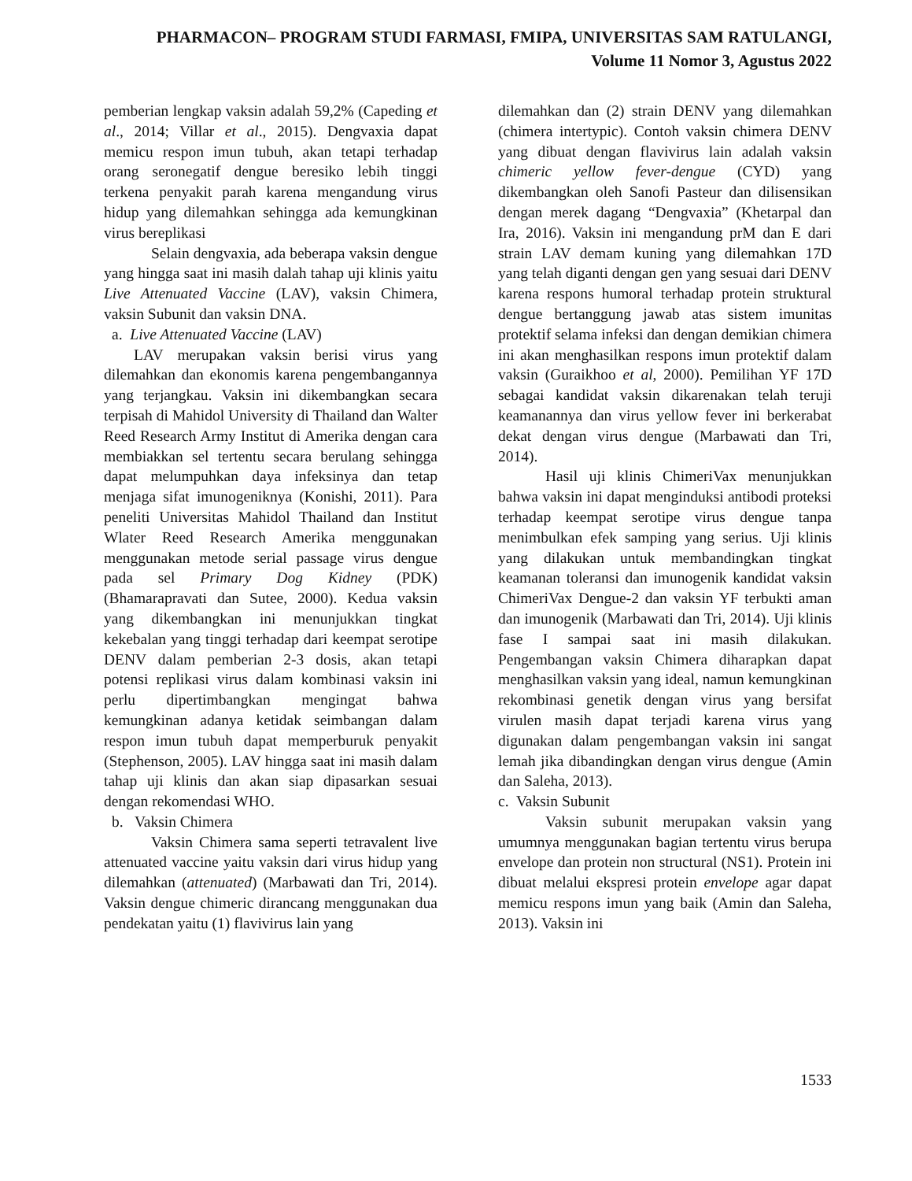PHARMACON– PROGRAM STUDI FARMASI, FMIPA, UNIVERSITAS SAM RATULANGI,
Volume 11 Nomor 3, Agustus 2022
pemberian lengkap vaksin adalah 59,2% (Capeding et al., 2014; Villar et al., 2015). Dengvaxia dapat memicu respon imun tubuh, akan tetapi terhadap orang seronegatif dengue beresiko lebih tinggi terkena penyakit parah karena mengandung virus hidup yang dilemahkan sehingga ada kemungkinan virus bereplikasi
Selain dengvaxia, ada beberapa vaksin dengue yang hingga saat ini masih dalah tahap uji klinis yaitu Live Attenuated Vaccine (LAV), vaksin Chimera, vaksin Subunit dan vaksin DNA.
a. Live Attenuated Vaccine (LAV)
LAV merupakan vaksin berisi virus yang dilemahkan dan ekonomis karena pengembangannya yang terjangkau. Vaksin ini dikembangkan secara terpisah di Mahidol University di Thailand dan Walter Reed Research Army Institut di Amerika dengan cara membiakkan sel tertentu secara berulang sehingga dapat melumpuhkan daya infeksinya dan tetap menjaga sifat imunogeniknya (Konishi, 2011). Para peneliti Universitas Mahidol Thailand dan Institut Wlater Reed Research Amerika menggunakan menggunakan metode serial passage virus dengue pada sel Primary Dog Kidney (PDK) (Bhamarapravati dan Sutee, 2000). Kedua vaksin yang dikembangkan ini menunjukkan tingkat kekebalan yang tinggi terhadap dari keempat serotipe DENV dalam pemberian 2-3 dosis, akan tetapi potensi replikasi virus dalam kombinasi vaksin ini perlu dipertimbangkan mengingat bahwa kemungkinan adanya ketidak seimbangan dalam respon imun tubuh dapat memperburuk penyakit (Stephenson, 2005). LAV hingga saat ini masih dalam tahap uji klinis dan akan siap dipasarkan sesuai dengan rekomendasi WHO.
b. Vaksin Chimera
Vaksin Chimera sama seperti tetravalent live attenuated vaccine yaitu vaksin dari virus hidup yang dilemahkan (attenuated) (Marbawati dan Tri, 2014). Vaksin dengue chimeric dirancang menggunakan dua pendekatan yaitu (1) flavivirus lain yang
dilemahkan dan (2) strain DENV yang dilemahkan (chimera intertypic). Contoh vaksin chimera DENV yang dibuat dengan flavivirus lain adalah vaksin chimeric yellow fever-dengue (CYD) yang dikembangkan oleh Sanofi Pasteur dan dilisensikan dengan merek dagang “Dengvaxia” (Khetarpal dan Ira, 2016). Vaksin ini mengandung prM dan E dari strain LAV demam kuning yang dilemahkan 17D yang telah diganti dengan gen yang sesuai dari DENV karena respons humoral terhadap protein struktural dengue bertanggung jawab atas sistem imunitas protektif selama infeksi dan dengan demikian chimera ini akan menghasilkan respons imun protektif dalam vaksin (Guraikhoo et al, 2000). Pemilihan YF 17D sebagai kandidat vaksin dikarenakan telah teruji keamanannya dan virus yellow fever ini berkerabat dekat dengan virus dengue (Marbawati dan Tri, 2014).
Hasil uji klinis ChimeriVax menunjukkan bahwa vaksin ini dapat menginduksi antibodi proteksi terhadap keempat serotipe virus dengue tanpa menimbulkan efek samping yang serius. Uji klinis yang dilakukan untuk membandingkan tingkat keamanan toleransi dan imunogenik kandidat vaksin ChimeriVax Dengue-2 dan vaksin YF terbukti aman dan imunogenik (Marbawati dan Tri, 2014). Uji klinis fase I sampai saat ini masih dilakukan. Pengembangan vaksin Chimera diharapkan dapat menghasilkan vaksin yang ideal, namun kemungkinan rekombinasi genetik dengan virus yang bersifat virulen masih dapat terjadi karena virus yang digunakan dalam pengembangan vaksin ini sangat lemah jika dibandingkan dengan virus dengue (Amin dan Saleha, 2013).
c. Vaksin Subunit
Vaksin subunit merupakan vaksin yang umumnya menggunakan bagian tertentu virus berupa envelope dan protein non structural (NS1). Protein ini dibuat melalui ekspresi protein envelope agar dapat memicu respons imun yang baik (Amin dan Saleha, 2013). Vaksin ini
1533